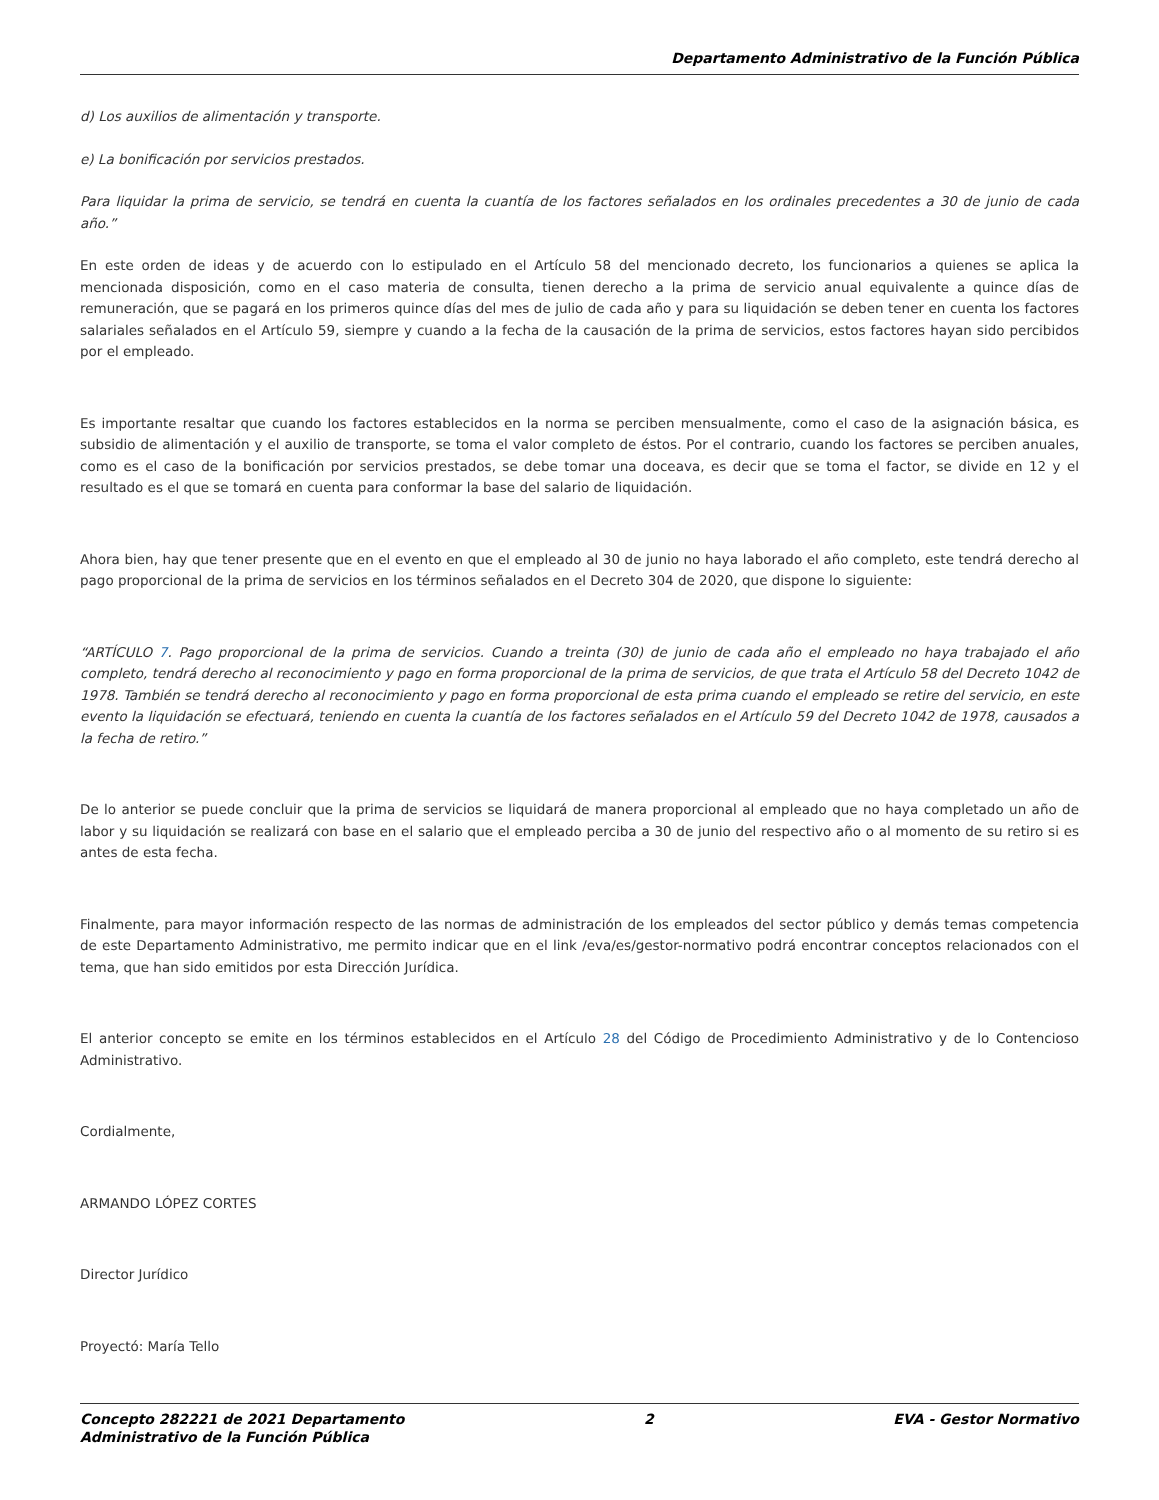Departamento Administrativo de la Función Pública
d) Los auxilios de alimentación y transporte.
e) La bonificación por servicios prestados.
Para liquidar la prima de servicio, se tendrá en cuenta la cuantía de los factores señalados en los ordinales precedentes a 30 de junio de cada año.”
En este orden de ideas y de acuerdo con lo estipulado en el Artículo 58 del mencionado decreto, los funcionarios a quienes se aplica la mencionada disposición, como en el caso materia de consulta, tienen derecho a la prima de servicio anual equivalente a quince días de remuneración, que se pagará en los primeros quince días del mes de julio de cada año y para su liquidación se deben tener en cuenta los factores salariales señalados en el Artículo 59, siempre y cuando a la fecha de la causación de la prima de servicios, estos factores hayan sido percibidos por el empleado.
Es importante resaltar que cuando los factores establecidos en la norma se perciben mensualmente, como el caso de la asignación básica, es subsidio de alimentación y el auxilio de transporte, se toma el valor completo de éstos. Por el contrario, cuando los factores se perciben anuales, como es el caso de la bonificación por servicios prestados, se debe tomar una doceava, es decir que se toma el factor, se divide en 12 y el resultado es el que se tomará en cuenta para conformar la base del salario de liquidación.
Ahora bien, hay que tener presente que en el evento en que el empleado al 30 de junio no haya laborado el año completo, este tendrá derecho al pago proporcional de la prima de servicios en los términos señalados en el Decreto 304 de 2020, que dispone lo siguiente:
“ARTÍCULO 7. Pago proporcional de la prima de servicios. Cuando a treinta (30) de junio de cada año el empleado no haya trabajado el año completo, tendrá derecho al reconocimiento y pago en forma proporcional de la prima de servicios, de que trata el Artículo 58 del Decreto 1042 de 1978. También se tendrá derecho al reconocimiento y pago en forma proporcional de esta prima cuando el empleado se retire del servicio, en este evento la liquidación se efectuará, teniendo en cuenta la cuantía de los factores señalados en el Artículo 59 del Decreto 1042 de 1978, causados a la fecha de retiro.”
De lo anterior se puede concluir que la prima de servicios se liquidará de manera proporcional al empleado que no haya completado un año de labor y su liquidación se realizará con base en el salario que el empleado perciba a 30 de junio del respectivo año o al momento de su retiro si es antes de esta fecha.
Finalmente, para mayor información respecto de las normas de administración de los empleados del sector público y demás temas competencia de este Departamento Administrativo, me permito indicar que en el link /eva/es/gestor-normativo podrá encontrar conceptos relacionados con el tema, que han sido emitidos por esta Dirección Jurídica.
El anterior concepto se emite en los términos establecidos en el Artículo 28 del Código de Procedimiento Administrativo y de lo Contencioso Administrativo.
Cordialmente,
ARMANDO LÓPEZ CORTES
Director Jurídico
Proyectó: María Tello
Concepto 282221 de 2021 Departamento
Administrativo de la Función Pública
2 EVA - Gestor Normativo